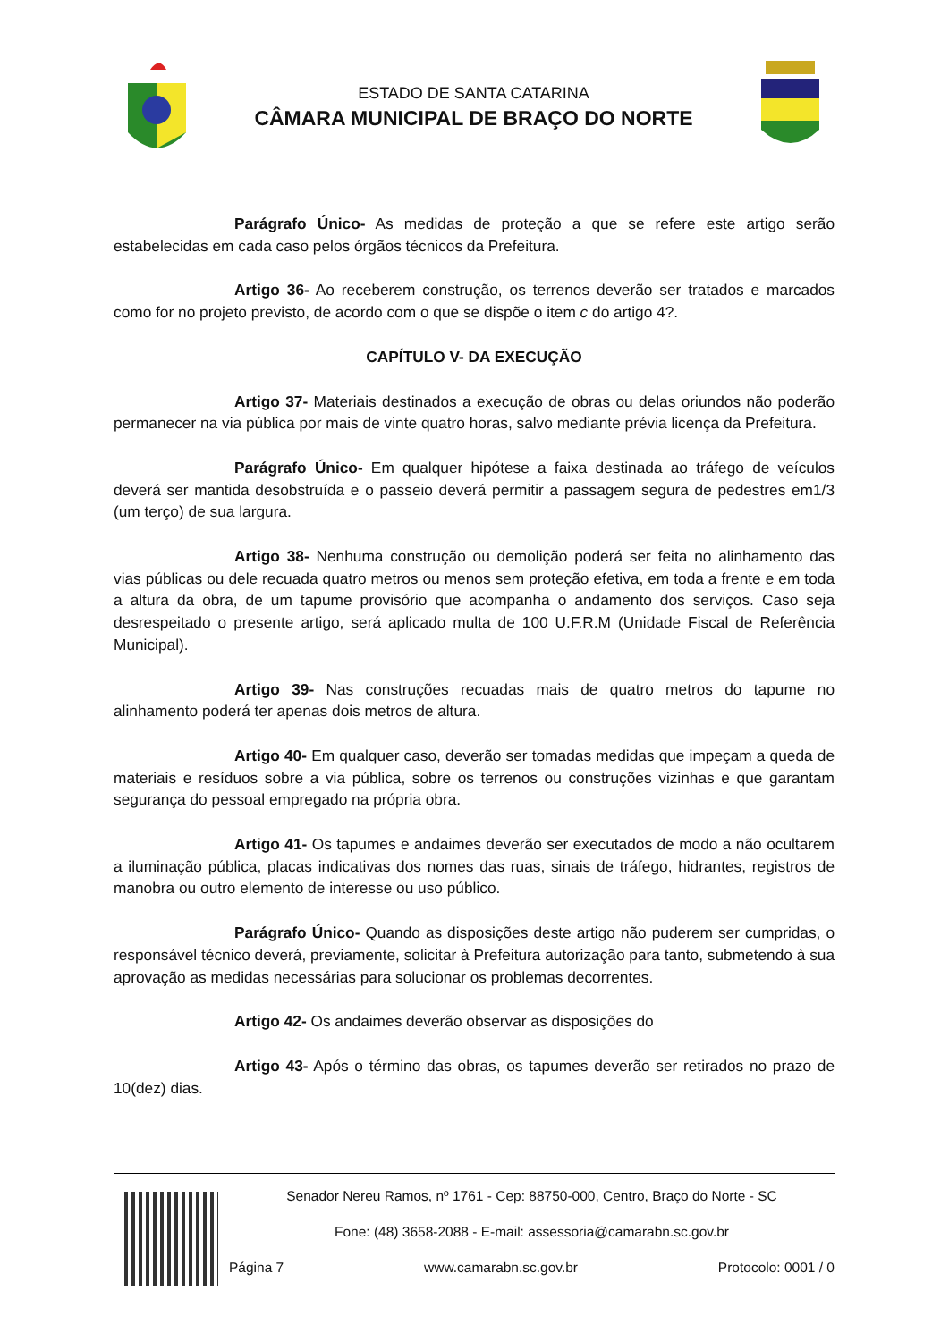ESTADO DE SANTA CATARINA
CÂMARA MUNICIPAL DE BRAÇO DO NORTE
Parágrafo Único- As medidas de proteção a que se refere este artigo serão estabelecidas em cada caso pelos órgãos técnicos da Prefeitura.
Artigo 36- Ao receberem construção, os terrenos deverão ser tratados e marcados como for no projeto previsto, de acordo com o que se dispõe o item c do artigo 4?.
CAPÍTULO V- DA EXECUÇÃO
Artigo 37- Materiais destinados a execução de obras ou delas oriundos não poderão permanecer na via pública por mais de vinte quatro horas, salvo mediante prévia licença da Prefeitura.
Parágrafo Único- Em qualquer hipótese a faixa destinada ao tráfego de veículos deverá ser mantida desobstruída e o passeio deverá permitir a passagem segura de pedestres em1/3 (um terço) de sua largura.
Artigo 38- Nenhuma construção ou demolição poderá ser feita no alinhamento das vias públicas ou dele recuada quatro metros ou menos sem proteção efetiva, em toda a frente e em toda a altura da obra, de um tapume provisório que acompanha o andamento dos serviços. Caso seja desrespeitado o presente artigo, será aplicado multa de 100 U.F.R.M (Unidade Fiscal de Referência Municipal).
Artigo 39- Nas construções recuadas mais de quatro metros do tapume no alinhamento poderá ter apenas dois metros de altura.
Artigo 40- Em qualquer caso, deverão ser tomadas medidas que impeçam a queda de materiais e resíduos sobre a via pública, sobre os terrenos ou construções vizinhas e que garantam segurança do pessoal empregado na própria obra.
Artigo 41- Os tapumes e andaimes deverão ser executados de modo a não ocultarem a iluminação pública, placas indicativas dos nomes das ruas, sinais de tráfego, hidrantes, registros de manobra ou outro elemento de interesse ou uso público.
Parágrafo Único- Quando as disposições deste artigo não puderem ser cumpridas, o responsável técnico deverá, previamente, solicitar à Prefeitura autorização para tanto, submetendo à sua aprovação as medidas necessárias para solucionar os problemas decorrentes.
Artigo 42- Os andaimes deverão observar as disposições do
Artigo 43- Após o término das obras, os tapumes deverão ser retirados no prazo de 10(dez) dias.
Senador Nereu Ramos, nº 1761 - Cep: 88750-000, Centro, Braço do Norte - SC
Fone: (48) 3658-2088 - E-mail: assessoria@camarabn.sc.gov.br
Página 7 www.camarabn.sc.gov.br Protocolo: 0001 / 0